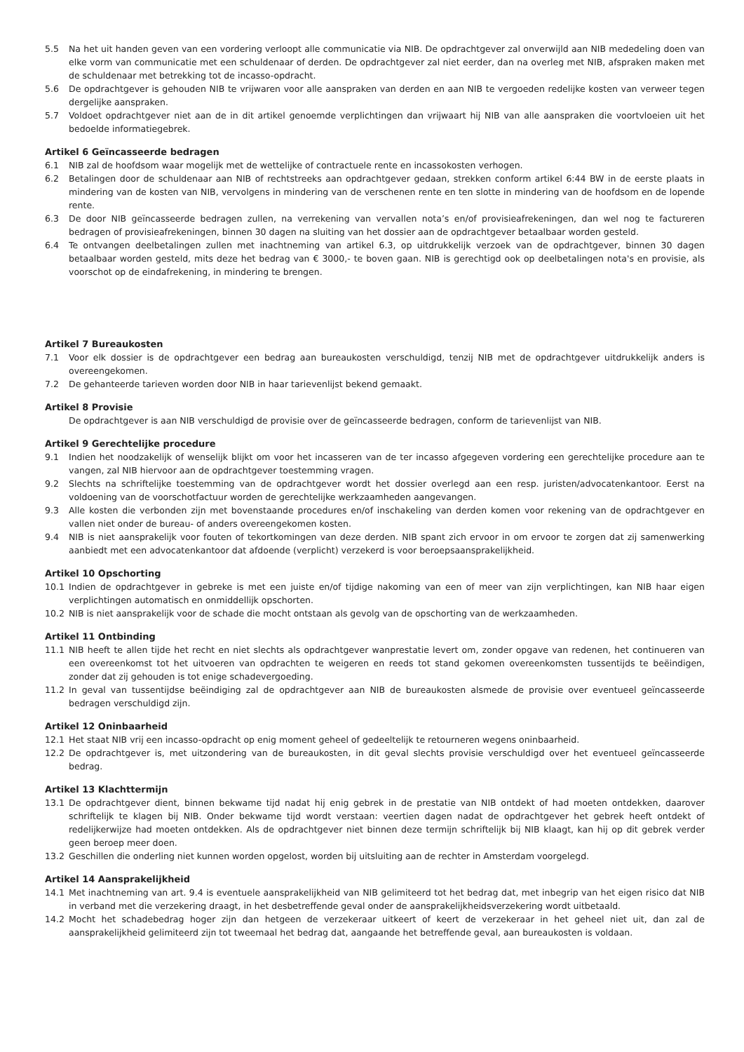5.5 Na het uit handen geven van een vordering verloopt alle communicatie via NIB. De opdrachtgever zal onverwijld aan NIB mededeling doen van elke vorm van communicatie met een schuldenaar of derden. De opdrachtgever zal niet eerder, dan na overleg met NIB, afspraken maken met de schuldenaar met betrekking tot de incasso-opdracht.
5.6 De opdrachtgever is gehouden NIB te vrijwaren voor alle aanspraken van derden en aan NIB te vergoeden redelijke kosten van verweer tegen dergelijke aanspraken.
5.7 Voldoet opdrachtgever niet aan de in dit artikel genoemde verplichtingen dan vrijwaart hij NIB van alle aanspraken die voortvloeien uit het bedoelde informatiegebrek.
Artikel 6 Geïncasseerde bedragen
6.1 NIB zal de hoofdsom waar mogelijk met de wettelijke of contractuele rente en incassokosten verhogen.
6.2 Betalingen door de schuldenaar aan NIB of rechtstreeks aan opdrachtgever gedaan, strekken conform artikel 6:44 BW in de eerste plaats in mindering van de kosten van NIB, vervolgens in mindering van de verschenen rente en ten slotte in mindering van de hoofdsom en de lopende rente.
6.3 De door NIB geïncasseerde bedragen zullen, na verrekening van vervallen nota’s en/of provisieafrekeningen, dan wel nog te factureren bedragen of provisieafrekeningen, binnen 30 dagen na sluiting van het dossier aan de opdrachtgever betaalbaar worden gesteld.
6.4 Te ontvangen deelbetalingen zullen met inachtneming van artikel 6.3, op uitdrukkelijk verzoek van de opdrachtgever, binnen 30 dagen betaalbaar worden gesteld, mits deze het bedrag van € 3000,- te boven gaan. NIB is gerechtigd ook op deelbetalingen nota's en provisie, als voorschot op de eindafrekening, in mindering te brengen.
Artikel 7 Bureaukosten
7.1 Voor elk dossier is de opdrachtgever een bedrag aan bureaukosten verschuldigd, tenzij NIB met de opdrachtgever uitdrukkelijk anders is overeengekomen.
7.2 De gehanteerde tarieven worden door NIB in haar tarievenlijst bekend gemaakt.
Artikel 8 Provisie
De opdrachtgever is aan NIB verschuldigd de provisie over de geïncasseerde bedragen, conform de tarievenlijst van NIB.
Artikel 9 Gerechtelijke procedure
9.1 Indien het noodzakelijk of wenselijk blijkt om voor het incasseren van de ter incasso afgegeven vordering een gerechtelijke procedure aan te vangen, zal NIB hiervoor aan de opdrachtgever toestemming vragen.
9.2 Slechts na schriftelijke toestemming van de opdrachtgever wordt het dossier overlegd aan een resp. juristen/advocatenkantoor. Eerst na voldoening van de voorschotfactuur worden de gerechtelijke werkzaamheden aangevangen.
9.3 Alle kosten die verbonden zijn met bovenstaande procedures en/of inschakeling van derden komen voor rekening van de opdrachtgever en vallen niet onder de bureau- of anders overeengekomen kosten.
9.4 NIB is niet aansprakelijk voor fouten of tekortkomingen van deze derden. NIB spant zich ervoor in om ervoor te zorgen dat zij samenwerking aanbiedt met een advocatenkantoor dat afdoende (verplicht) verzekerd is voor beroepsaansprakelijkheid.
Artikel 10 Opschorting
10.1 Indien de opdrachtgever in gebreke is met een juiste en/of tijdige nakoming van een of meer van zijn verplichtingen, kan NIB haar eigen verplichtingen automatisch en onmiddellijk opschorten.
10.2 NIB is niet aansprakelijk voor de schade die mocht ontstaan als gevolg van de opschorting van de werkzaamheden.
Artikel 11 Ontbinding
11.1 NIB heeft te allen tijde het recht en niet slechts als opdrachtgever wanprestatie levert om, zonder opgave van redenen, het continueren van een overeenkomst tot het uitvoeren van opdrachten te weigeren en reeds tot stand gekomen overeenkomsten tussentijds te beëindigen, zonder dat zij gehouden is tot enige schadevergoeding.
11.2 In geval van tussentijdse beëindiging zal de opdrachtgever aan NIB de bureaukosten alsmede de provisie over eventueel geïncasseerde bedragen verschuldigd zijn.
Artikel 12 Oninbaarheid
12.1 Het staat NIB vrij een incasso-opdracht op enig moment geheel of gedeeltelijk te retourneren wegens oninbaarheid.
12.2 De opdrachtgever is, met uitzondering van de bureaukosten, in dit geval slechts provisie verschuldigd over het eventueel geïncasseerde bedrag.
Artikel 13 Klachttermijn
13.1 De opdrachtgever dient, binnen bekwame tijd nadat hij enig gebrek in de prestatie van NIB ontdekt of had moeten ontdekken, daarover schriftelijk te klagen bij NIB. Onder bekwame tijd wordt verstaan: veertien dagen nadat de opdrachtgever het gebrek heeft ontdekt of redelijkerwijze had moeten ontdekken. Als de opdrachtgever niet binnen deze termijn schriftelijk bij NIB klaagt, kan hij op dit gebrek verder geen beroep meer doen.
13.2 Geschillen die onderling niet kunnen worden opgelost, worden bij uitsluiting aan de rechter in Amsterdam voorgelegd.
Artikel 14 Aansprakelijkheid
14.1 Met inachtneming van art. 9.4 is eventuele aansprakelijkheid van NIB gelimiteerd tot het bedrag dat, met inbegrip van het eigen risico dat NIB in verband met die verzekering draagt, in het desbetreffende geval onder de aansprakelijkheidsverzekering wordt uitbetaald.
14.2 Mocht het schadebedrag hoger zijn dan hetgeen de verzekeraar uitkeert of keert de verzekeraar in het geheel niet uit, dan zal de aansprakelijkheid gelimiteerd zijn tot tweemaal het bedrag dat, aangaande het betreffende geval, aan bureaukosten is voldaan.